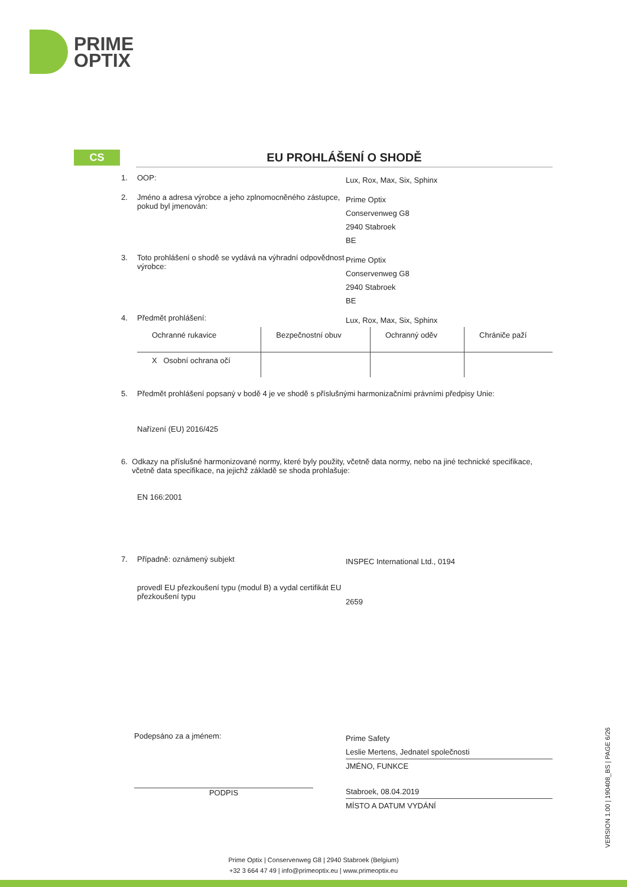PRIME
OPTIX
CS
EU PROHLÁŠENÍ O SHODĚ
1. OOP:
Lux, Rox, Max, Six, Sphinx
2. Jméno a adresa výrobce a jeho zplnomocněného zástupce, pokud byl jmenován:
Prime Optix
Conservenweg G8
2940 Stabroek
BE
3. Toto prohlášení o shodě se vydává na výhradní odpovědnost výrobce:
Prime Optix
Conservenweg G8
2940 Stabroek
BE
4. Předmět prohlášení:
Lux, Rox, Max, Six, Sphinx
| Ochranné rukavice | Bezpečnostní obuv | Ochranný oděv | Chrániče paží |
| X Osobní ochrana očí | | | |
5. Předmět prohlášení popsaný v bodě 4 je ve shodě s příslušnými harmonizačními právními předpisy Unie:
Nařízení (EU) 2016/425
6. Odkazy na příslušné harmonizované normy, které byly použity, včetně data normy, nebo na jiné technické specifikace, včetně data specifikace, na jejichž základě se shoda prohlašuje:
EN 166:2001
7. Případně: oznámený subjekt
INSPEC International Ltd., 0194
provedl EU přezkoušení typu (modul B) a vydal certifikát EU přezkoušení typu
2659
Podepsáno za a jménem:
PODPIS
Prime Safety
Leslie Mertens, Jednatel společnosti
JMÉNO, FUNKCE
Stabroek, 08.04.2019
MÍSTO A DATUM VYDÁNÍ
VERSION 1.00 | 190408_BS | PAGE 6/26
Prime Optix | Conservenweg G8 | 2940 Stabroek (Belgium)
+32 3 664 47 49 | info@primeoptix.eu | www.primeoptix.eu